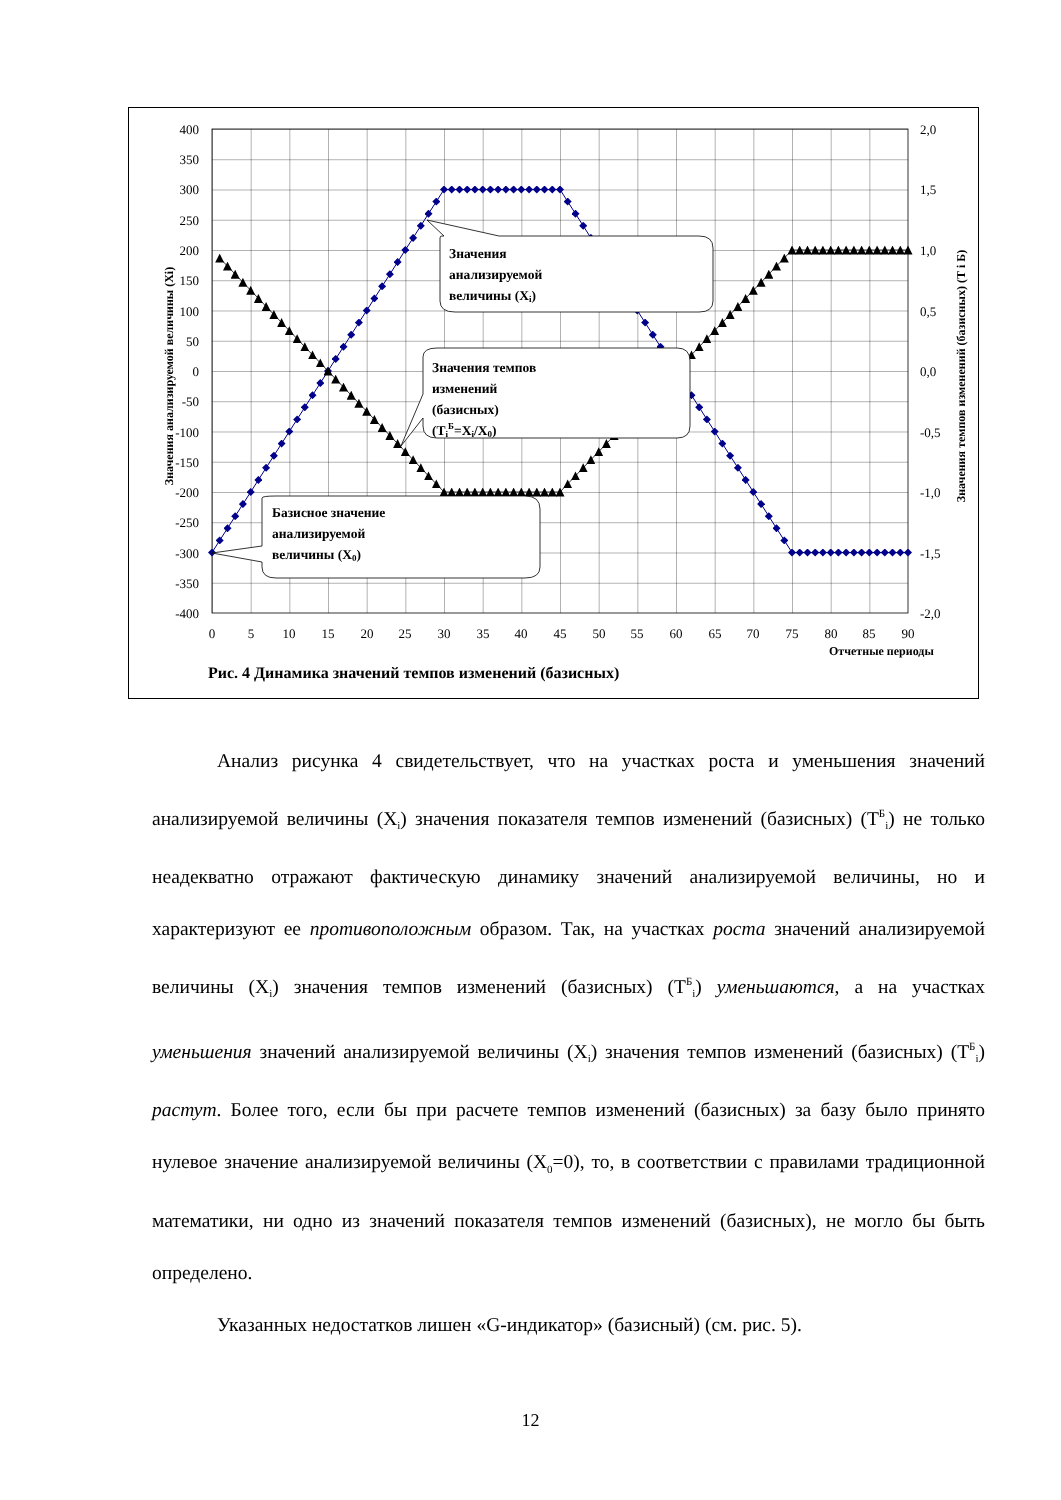400
350
300
250
200
150
100
50
0
-50
-100
-150
-200
-250
-300
-350
-400
2,0
1,5
1,0
0,5
0,0
-0,5
-1,0
-1,5
-2,0
0
5
10
15
20
25
30
35
40
45
50
55
60
65
70
75
80
85
90
Отчетные периоды
Значения анализируемой величины (Xi)
Значения темпов изменений (базисных) (Т i Б)
Значения
анализируемой
величины (Xi)
Значения темпов
изменений
(базисных)
(TiБ=Xi/X0)
Базисное значение
анализируемой
величины (X0)
Рис. 4 Динамика значений темпов изменений (базисных)
Анализ рисунка 4 свидетельствует, что на участках роста и уменьшения значений анализируемой величины (X<sub>i</sub>) значения показателя темпов изменений (базисных) (T<sup>Б</sup><sub>i</sub>) не только неадекватно отражают фактическую динамику значений анализируемой величины, но и характеризуют ее противоположным образом. Так, на участках роста значений анализируемой величины (X<sub>i</sub>) значения темпов изменений (базисных) (T<sup>Б</sup><sub>i</sub>) уменьшаются, а на участках уменьшения значений анализируемой величины (X<sub>i</sub>) значения темпов изменений (базисных) (T<sup>Б</sup><sub>i</sub>) растут. Более того, если бы при расчете темпов изменений (базисных) за базу было принято нулевое значение анализируемой величины (X<sub>0</sub>=0), то, в соответствии с правилами традиционной математики, ни одно из значений показателя темпов изменений (базисных), не могло бы быть определено.
Указанных недостатков лишен «G-индикатор» (базисный) (см. рис. 5).
12